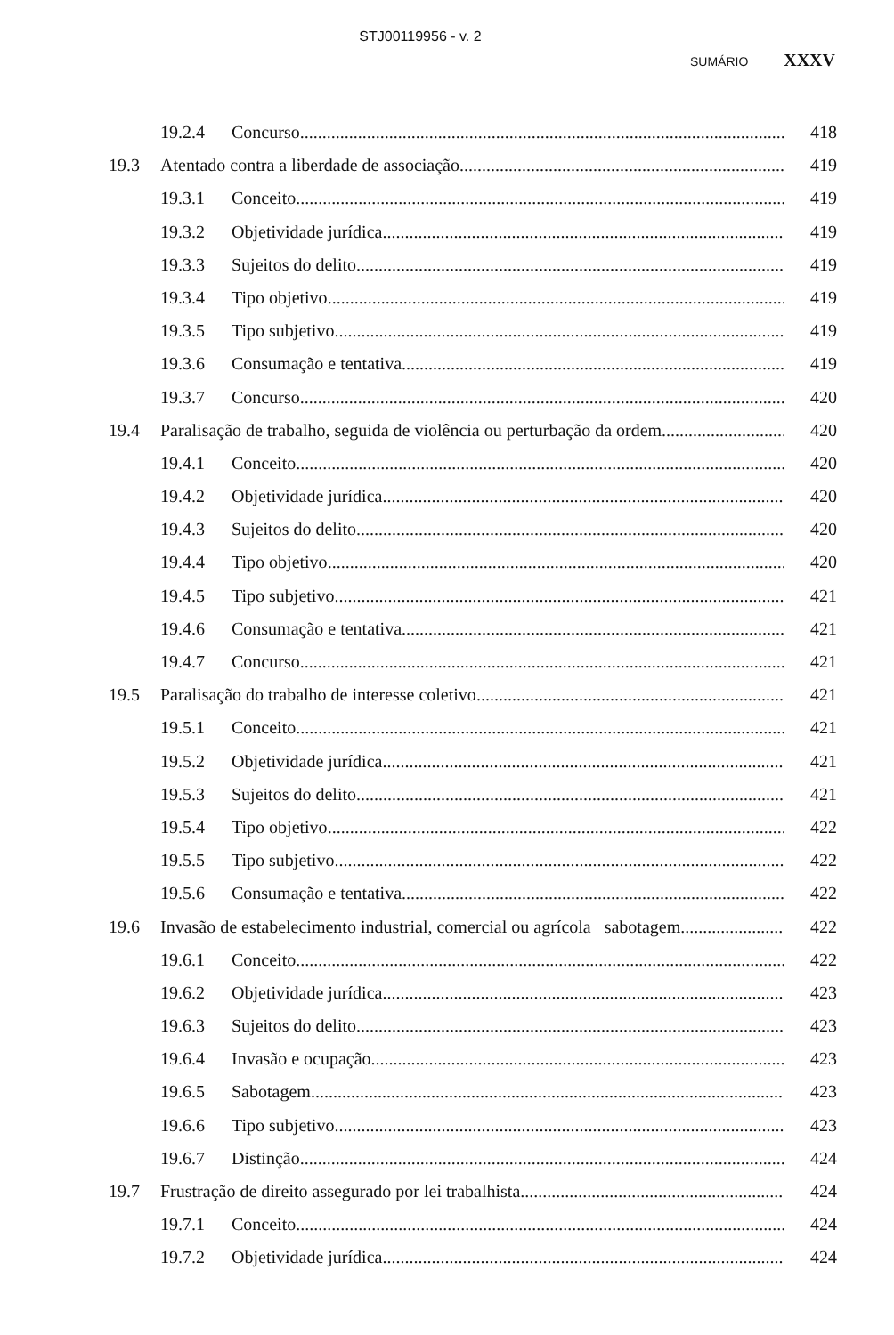STJ00119956 - v. 2
SUMÁRIO XXXV
19.2.4 Concurso 418
19.3 Atentado contra a liberdade de associação 419
19.3.1 Conceito 419
19.3.2 Objetividade jurídica 419
19.3.3 Sujeitos do delito 419
19.3.4 Tipo objetivo 419
19.3.5 Tipo subjetivo 419
19.3.6 Consumação e tentativa 419
19.3.7 Concurso 420
19.4 Paralisação de trabalho, seguida de violência ou perturbação da ordem 420
19.4.1 Conceito 420
19.4.2 Objetividade jurídica 420
19.4.3 Sujeitos do delito 420
19.4.4 Tipo objetivo 420
19.4.5 Tipo subjetivo 421
19.4.6 Consumação e tentativa 421
19.4.7 Concurso 421
19.5 Paralisação do trabalho de interesse coletivo 421
19.5.1 Conceito 421
19.5.2 Objetividade jurídica 421
19.5.3 Sujeitos do delito 421
19.5.4 Tipo objetivo 422
19.5.5 Tipo subjetivo 422
19.5.6 Consumação e tentativa 422
19.6 Invasão de estabelecimento industrial, comercial ou agrícola sabotagem 422
19.6.1 Conceito 422
19.6.2 Objetividade jurídica 423
19.6.3 Sujeitos do delito 423
19.6.4 Invasão e ocupação 423
19.6.5 Sabotagem 423
19.6.6 Tipo subjetivo 423
19.6.7 Distinção 424
19.7 Frustração de direito assegurado por lei trabalhista 424
19.7.1 Conceito 424
19.7.2 Objetividade jurídica 424